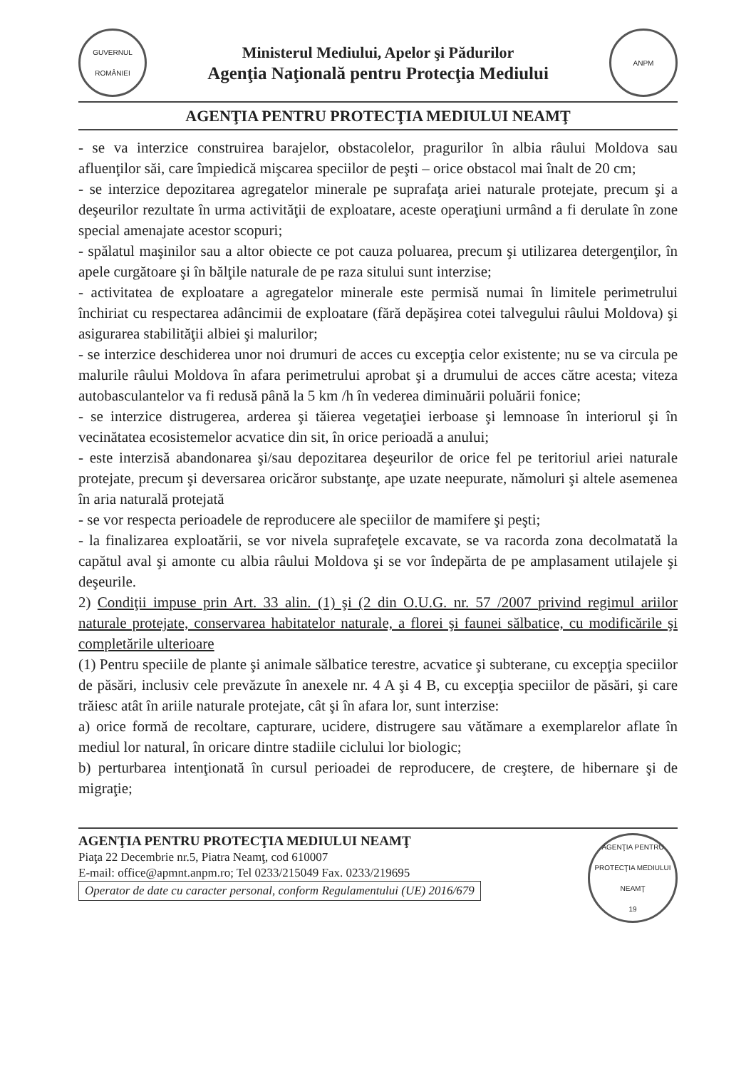GUVERNUL
ROMÂNIEI
Ministerul Mediului, Apelor şi Pădurilor
Agenţia Naţională pentru Protecţia Mediului
ANPM
AGENŢIA PENTRU PROTECŢIA MEDIULUI NEAMŢ
- se va interzice construirea barajelor, obstacolelor, pragurilor în albia râului Moldova sau afluenţilor săi, care împiedică mişcarea speciilor de peşti – orice obstacol mai înalt de 20 cm;
- se interzice depozitarea agregatelor minerale pe suprafaţa ariei naturale protejate, precum şi a deşeurilor rezultate în urma activităţii de exploatare, aceste operaţiuni urmând a fi derulate în zone special amenajate acestor scopuri;
- spălatul maşinilor sau a altor obiecte ce pot cauza poluarea, precum şi utilizarea detergenţilor, în apele curgătoare şi în bălţile naturale de pe raza sitului sunt interzise;
- activitatea de exploatare a agregatelor minerale este permisă numai în limitele perimetrului închiriat cu respectarea adâncimii de exploatare (fără depăşirea cotei talvegului râului Moldova) şi asigurarea stabilităţii albiei şi malurilor;
- se interzice deschiderea unor noi drumuri de acces cu excepţia celor existente; nu se va circula pe malurile râului Moldova în afara perimetrului aprobat şi a drumului de acces către acesta; viteza autobasculantelor va fi redusă până la 5 km /h în vederea diminuării poluării fonice;
- se interzice distrugerea, arderea şi tăierea vegetaţiei ierboase şi lemnoase în interiorul şi în vecinătatea ecosistemelor acvatice din sit, în orice perioadă a anului;
- este interzisă abandonarea şi/sau depozitarea deşeurilor de orice fel pe teritoriul ariei naturale protejate, precum şi deversarea oricăror substanţe, ape uzate neepurate, nămoluri şi altele asemenea în aria naturală protejată
- se vor respecta perioadele de reproducere ale speciilor de mamifere şi peşti;
- la finalizarea exploatării, se vor nivela suprafeţele excavate, se va racorda zona decolmatată la capătul aval şi amonte cu albia râului Moldova şi se vor îndepărta de pe amplasament utilajele şi deşeurile.
2) Condiţii impuse prin Art. 33 alin. (1) şi (2 din O.U.G. nr. 57 /2007 privind regimul ariilor naturale protejate, conservarea habitatelor naturale, a florei şi faunei sălbatice, cu modificările şi completările ulterioare
(1) Pentru speciile de plante şi animale sălbatice terestre, acvatice şi subterane, cu excepţia speciilor de păsări, inclusiv cele prevăzute în anexele nr. 4 A şi 4 B, cu excepţia speciilor de păsări, şi care trăiesc atât în ariile naturale protejate, cât şi în afara lor, sunt interzise:
a) orice formă de recoltare, capturare, ucidere, distrugere sau vătămare a exemplarelor aflate în mediul lor natural, în oricare dintre stadiile ciclului lor biologic;
b) perturbarea intenţionată în cursul perioadei de reproducere, de creştere, de hibernare şi de migraţie;
AGENŢIA PENTRU PROTECŢIA MEDIULUI NEAMŢ
Piaţa 22 Decembrie nr.5, Piatra Neamţ, cod 610007
E-mail: office@apmnt.anpm.ro; Tel 0233/215049 Fax. 0233/219695
Operator de date cu caracter personal, conform Regulamentului (UE) 2016/679
AGENŢIA PENTRU PROTECŢIA MEDIULUI
NEAMŢ
19